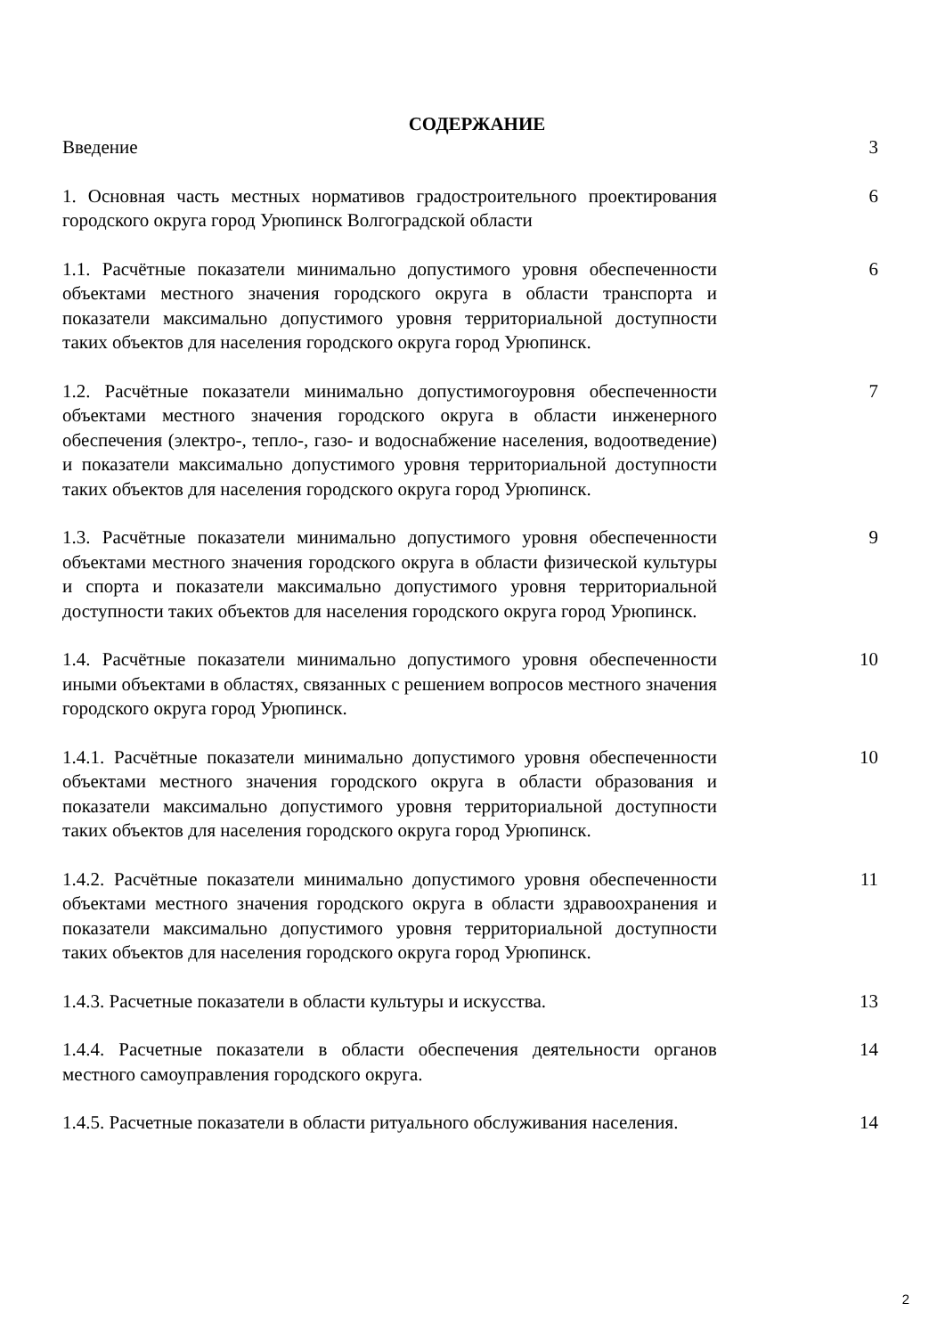СОДЕРЖАНИЕ
| Введение | 3 |
| 1. Основная часть местных нормативов градостроительного проектирования городского округа город Урюпинск Волгоградской области | 6 |
| 1.1. Расчётные показатели минимально допустимого уровня обеспеченности объектами местного значения городского округа в области транспорта и показатели максимально допустимого уровня территориальной доступности таких объектов для населения городского округа город Урюпинск. | 6 |
| 1.2. Расчётные показатели минимально допустимогоуровня обеспеченности объектами местного значения городского округа в области инженерного обеспечения (электро-, тепло-, газо- и водоснабжение населения, водоотведение) и показатели максимально допустимого уровня территориальной доступности таких объектов для населения городского округа город Урюпинск. | 7 |
| 1.3. Расчётные показатели минимально допустимого уровня обеспеченности объектами местного значения городского округа в области физической культуры и спорта и показатели максимально допустимого уровня территориальной доступности таких объектов для населения городского округа город Урюпинск. | 9 |
| 1.4. Расчётные показатели минимально допустимого уровня обеспеченности иными объектами в областях, связанных с решением вопросов местного значения городского округа город Урюпинск. | 10 |
| 1.4.1. Расчётные показатели минимально допустимого уровня обеспеченности объектами местного значения городского округа в области образования и показатели максимально допустимого уровня территориальной доступности таких объектов для населения городского округа город Урюпинск. | 10 |
| 1.4.2. Расчётные показатели минимально допустимого уровня обеспеченности объектами местного значения городского округа в области здравоохранения и показатели максимально допустимого уровня территориальной доступности таких объектов для населения городского округа город Урюпинск. | 11 |
| 1.4.3. Расчетные показатели в области культуры и искусства. | 13 |
| 1.4.4. Расчетные показатели в области обеспечения деятельности органов местного самоуправления городского округа. | 14 |
| 1.4.5. Расчетные показатели в области ритуального обслуживания населения. | 14 |
2